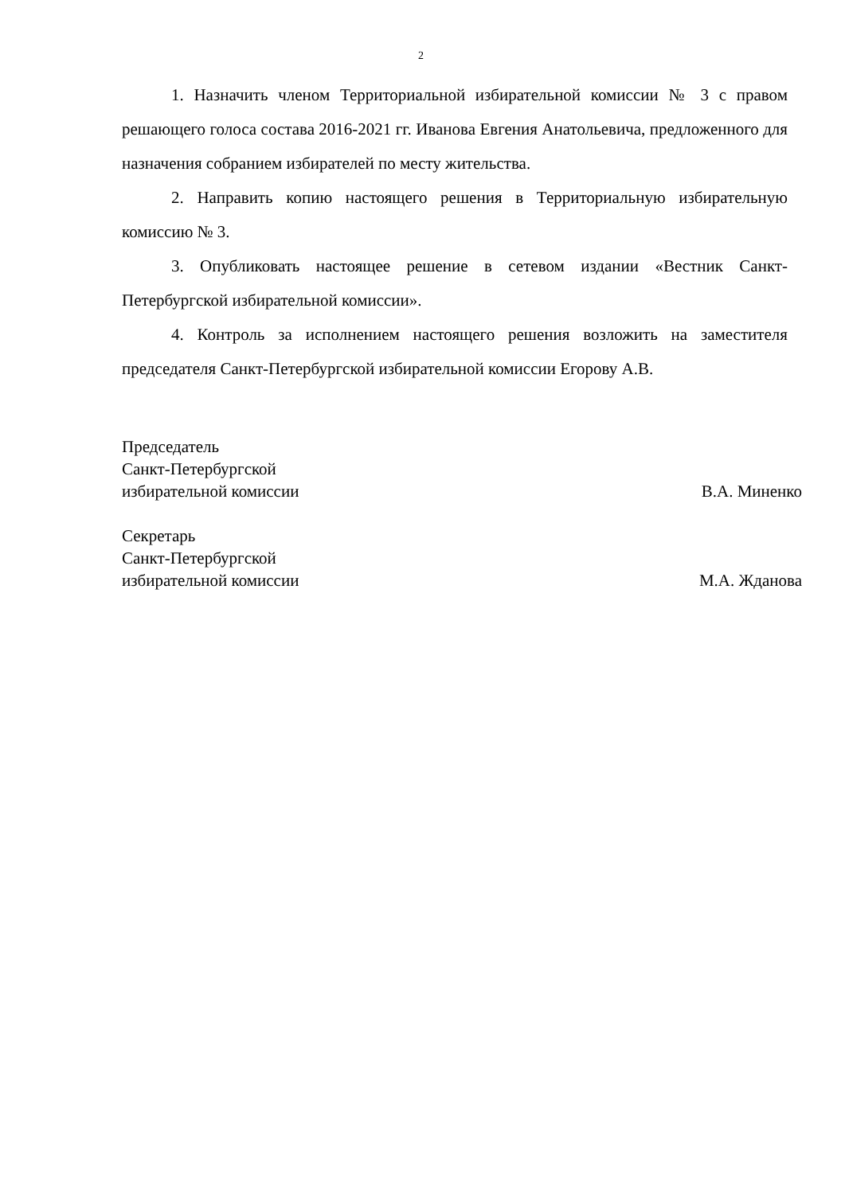2
1. Назначить членом Территориальной избирательной комиссии № 3 с правом решающего голоса состава 2016-2021 гг. Иванова Евгения Анатольевича, предложенного для назначения собранием избирателей по месту жительства.
2. Направить копию настоящего решения в Территориальную избирательную комиссию № 3.
3. Опубликовать настоящее решение в сетевом издании «Вестник Санкт-Петербургской избирательной комиссии».
4. Контроль за исполнением настоящего решения возложить на заместителя председателя Санкт-Петербургской избирательной комиссии Егорову А.В.
Председатель
Санкт-Петербургской
избирательной комиссии В.А. Миненко
Секретарь
Санкт-Петербургской
избирательной комиссии М.А. Жданова